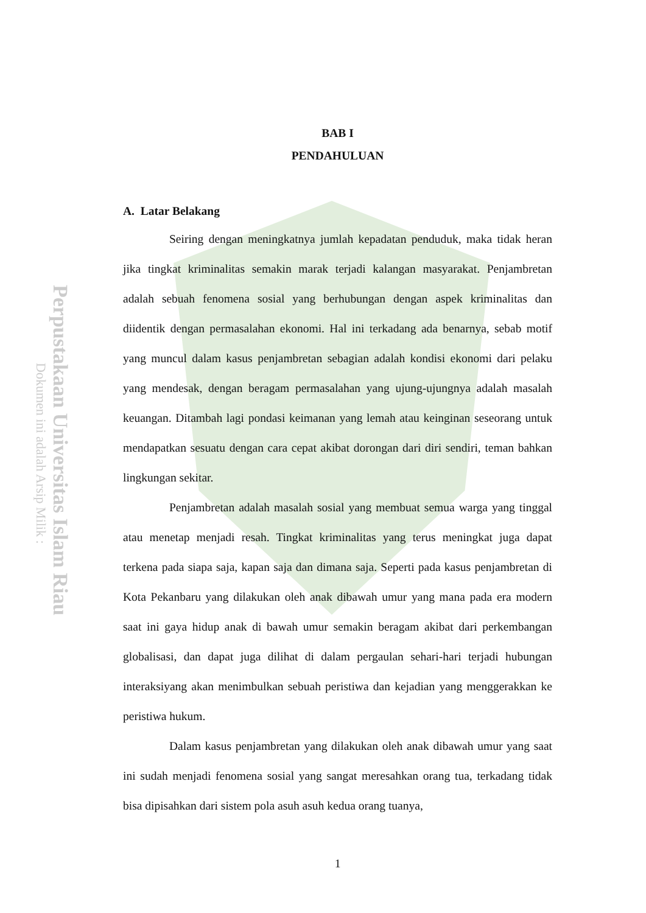Perpustakaan Universitas Islam Riau
Dokumen ini adalah Arsip Milik :
BAB I
PENDAHULUAN
A. Latar Belakang
Seiring dengan meningkatnya jumlah kepadatan penduduk, maka tidak heran jika tingkat kriminalitas semakin marak terjadi kalangan masyarakat. Penjambretan adalah sebuah fenomena sosial yang berhubungan dengan aspek kriminalitas dan diidentik dengan permasalahan ekonomi. Hal ini terkadang ada benarnya, sebab motif yang muncul dalam kasus penjambretan sebagian adalah kondisi ekonomi dari pelaku yang mendesak, dengan beragam permasalahan yang ujung-ujungnya adalah masalah keuangan. Ditambah lagi pondasi keimanan yang lemah atau keinginan seseorang untuk mendapatkan sesuatu dengan cara cepat akibat dorongan dari diri sendiri, teman bahkan lingkungan sekitar.
Penjambretan adalah masalah sosial yang membuat semua warga yang tinggal atau menetap menjadi resah. Tingkat kriminalitas yang terus meningkat juga dapat terkena pada siapa saja, kapan saja dan dimana saja. Seperti pada kasus penjambretan di Kota Pekanbaru yang dilakukan oleh anak dibawah umur yang mana pada era modern saat ini gaya hidup anak di bawah umur semakin beragam akibat dari perkembangan globalisasi, dan dapat juga dilihat di dalam pergaulan sehari-hari terjadi hubungan interaksiyang akan menimbulkan sebuah peristiwa dan kejadian yang menggerakkan ke peristiwa hukum.
Dalam kasus penjambretan yang dilakukan oleh anak dibawah umur yang saat ini sudah menjadi fenomena sosial yang sangat meresahkan orang tua, terkadang tidak bisa dipisahkan dari sistem pola asuh asuh kedua orang tuanya,
1